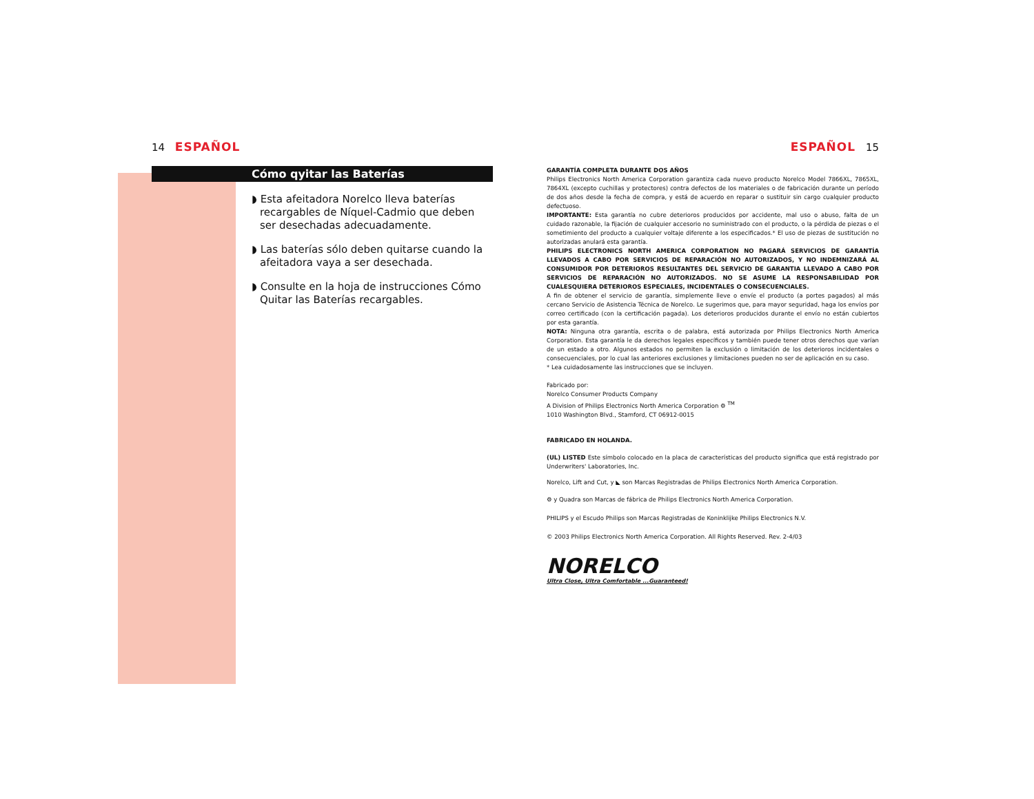14 ESPAÑOL
Cómo qyitar las Baterías
◗ Esta afeitadora Norelco lleva baterías recargables de Níquel-Cadmio que deben ser desechadas adecuadamente.
◗ Las baterías sólo deben quitarse cuando la afeitadora vaya a ser desechada.
◗ Consulte en la hoja de instrucciones Cómo Quitar las Baterías recargables.
ESPAÑOL 15
GARANTÍA COMPLETA DURANTE DOS AÑOS
Philips Electronics North America Corporation garantiza cada nuevo producto Norelco Model 7866XL, 7865XL, 7864XL (excepto cuchillas y protectores) contra defectos de los materiales o de fabricación durante un período de dos años desde la fecha de compra, y está de acuerdo en reparar o sustituir sin cargo cualquier producto defectuoso.
IMPORTANTE: Esta garantía no cubre deterioros producidos por accidente, mal uso o abuso, falta de un cuidado razonable, la fijación de cualquier accesorio no suministrado con el producto, o la pérdida de piezas o el sometimiento del producto a cualquier voltaje diferente a los especificados.* El uso de piezas de sustitución no autorizadas anulará esta garantía.
PHILIPS ELECTRONICS NORTH AMERICA CORPORATION NO PAGARÁ SERVICIOS DE GARANTÍA LLEVADOS A CABO POR SERVICIOS DE REPARACIÓN NO AUTORIZADOS, Y NO INDEMNIZARÁ AL CONSUMIDOR POR DETERIOROS RESULTANTES DEL SERVICIO DE GARANTIA LLEVADO A CABO POR SERVICIOS DE REPARACIÓN NO AUTORIZADOS. NO SE ASUME LA RESPONSABILIDAD POR CUALESQUIERA DETERIOROS ESPECIALES, INCIDENTALES O CONSECUENCIALES.
A fin de obtener el servicio de garantía, simplemente lleve o envíe el producto (a portes pagados) al más cercano Servicio de Asistencia Técnica de Norelco. Le sugerimos que, para mayor seguridad, haga los envíos por correo certificado (con la certificación pagada). Los deterioros producidos durante el envío no están cubiertos por esta garantía.
NOTA: Ninguna otra garantía, escrita o de palabra, está autorizada por Philips Electronics North America Corporation. Esta garantía le da derechos legales específicos y también puede tener otros derechos que varían de un estado a otro. Algunos estados no permiten la exclusión o limitación de los deterioros incidentales o consecuenciales, por lo cual las anteriores exclusiones y limitaciones pueden no ser de aplicación en su caso.
* Lea cuidadosamente las instrucciones que se incluyen.
Fabricado por:
Norelco Consumer Products Company
A Division of Philips Electronics North America Corporation ⚙ <sup>TM</sup>
1010 Washington Blvd., Stamford, CT 06912-0015
FABRICADO EN HOLANDA.
(UL) LISTED Este símbolo colocado en la placa de características del producto significa que está registrado por Underwriters' Laboratories, Inc.
Norelco, Lift and Cut, y ◣ son Marcas Registradas de Philips Electronics North America Corporation.
⚙ y Quadra son Marcas de fábrica de Philips Electronics North America Corporation.
PHILIPS y el Escudo Philips son Marcas Registradas de Koninklijke Philips Electronics N.V.
© 2003 Philips Electronics North America Corporation. All Rights Reserved. Rev. 2-4/03
NORELCO
Ultra Close, Ultra Comfortable ...Guaranteed!